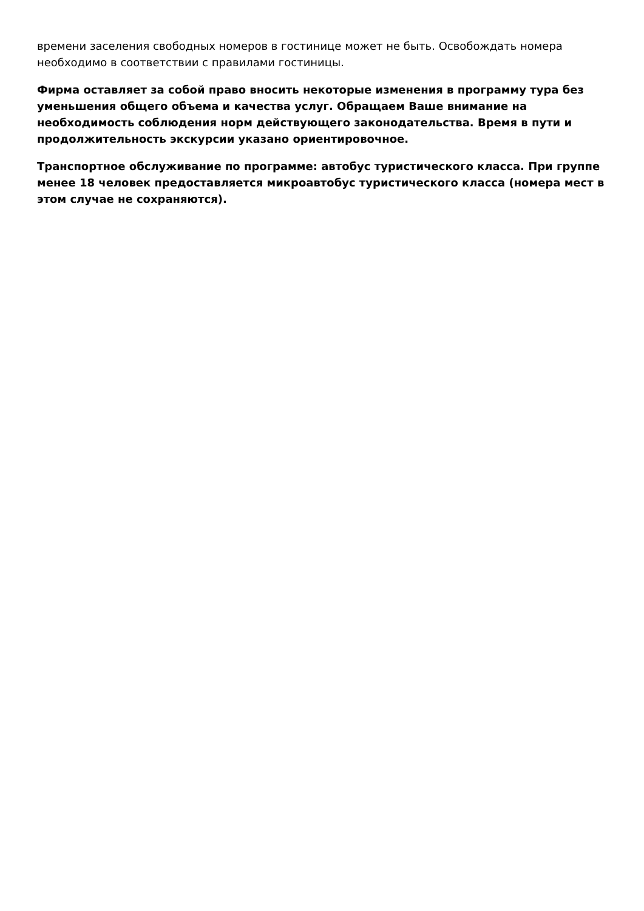времени заселения свободных номеров в гостинице может не быть. Освобождать номера необходимо в соответствии с правилами гостиницы.
Фирма оставляет за собой право вносить некоторые изменения в программу тура без уменьшения общего объема и качества услуг. Обращаем Ваше внимание на необходимость соблюдения норм действующего законодательства. Время в пути и продолжительность экскурсии указано ориентировочное.
Транспортное обслуживание по программе: автобус туристического класса. При группе менее 18 человек предоставляется микроавтобус туристического класса (номера мест в этом случае не сохраняются).